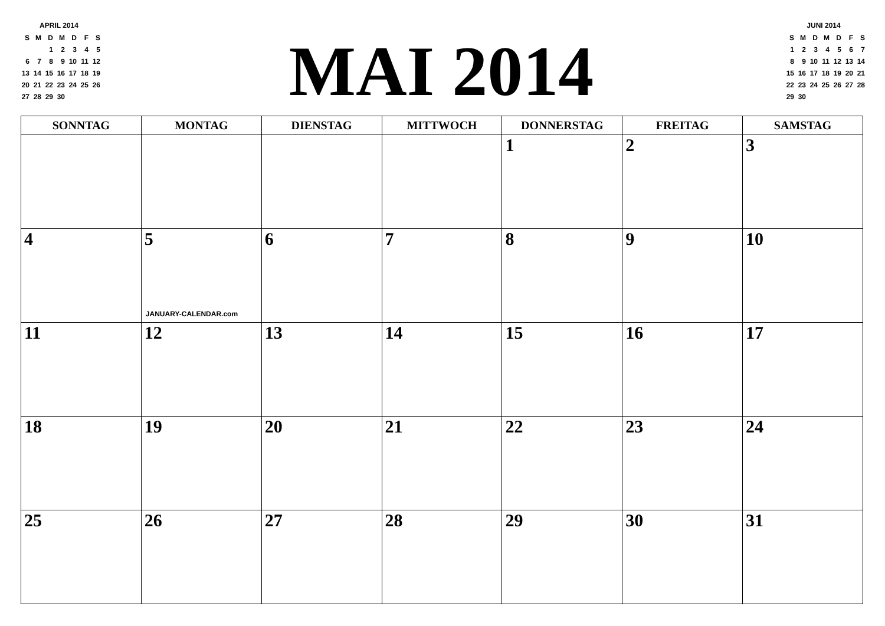APRIL 2014
| S | M | D | M | D | F | S |
| | | 1 | 2 | 3 | 4 | 5 |
| 6 | 7 | 8 | 9 | 10 | 11 | 12 |
| 13 | 14 | 15 | 16 | 17 | 18 | 19 |
| 20 | 21 | 22 | 23 | 24 | 25 | 26 |
| 27 | 28 | 29 | 30 | | | |
MAI 2014
JUNI 2014
| S | M | D | M | D | F | S |
| 1 | 2 | 3 | 4 | 5 | 6 | 7 |
| 8 | 9 | 10 | 11 | 12 | 13 | 14 |
| 15 | 16 | 17 | 18 | 19 | 20 | 21 |
| 22 | 23 | 24 | 25 | 26 | 27 | 28 |
| 29 | 30 | | | | | |
| SONNTAG | MONTAG | DIENSTAG | MITTWOCH | DONNERSTAG | FREITAG | SAMSTAG |
| --- | --- | --- | --- | --- | --- | --- |
| | | | | 1 | 2 | 3 |
| 4 | 5 JANUARY-CALENDAR.com | 6 | 7 | 8 | 9 | 10 |
| 11 | 12 | 13 | 14 | 15 | 16 | 17 |
| 18 | 19 | 20 | 21 | 22 | 23 | 24 |
| 25 | 26 | 27 | 28 | 29 | 30 | 31 |